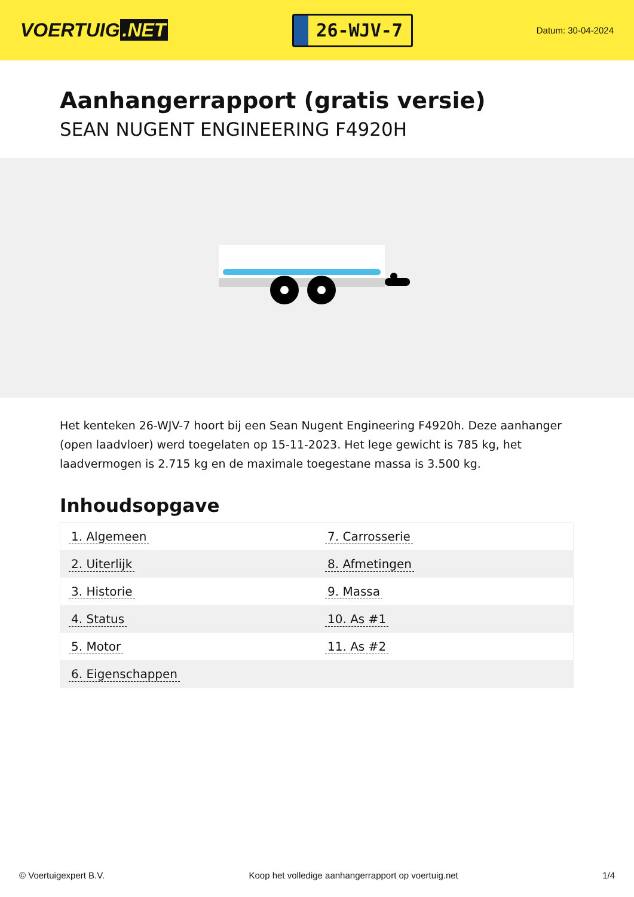VOERTUIG.NET
26-WJV-7
Datum: 30-04-2024
Aanhangerrapport (gratis versie)
SEAN NUGENT ENGINEERING F4920H
Het kenteken 26-WJV-7 hoort bij een Sean Nugent Engineering F4920h. Deze aanhanger (open laadvloer) werd toegelaten op 15-11-2023. Het lege gewicht is 785 kg, het laadvermogen is 2.715 kg en de maximale toegestane massa is 3.500 kg.
Inhoudsopgave
| 1. Algemeen | 7. Carrosserie |
| 2. Uiterlijk | 8. Afmetingen |
| 3. Historie | 9. Massa |
| 4. Status | 10. As #1 |
| 5. Motor | 11. As #2 |
| 6. Eigenschappen | |
© Voertuigexpert B.V. Koop het volledige aanhangerrapport op voertuig.net 1/4